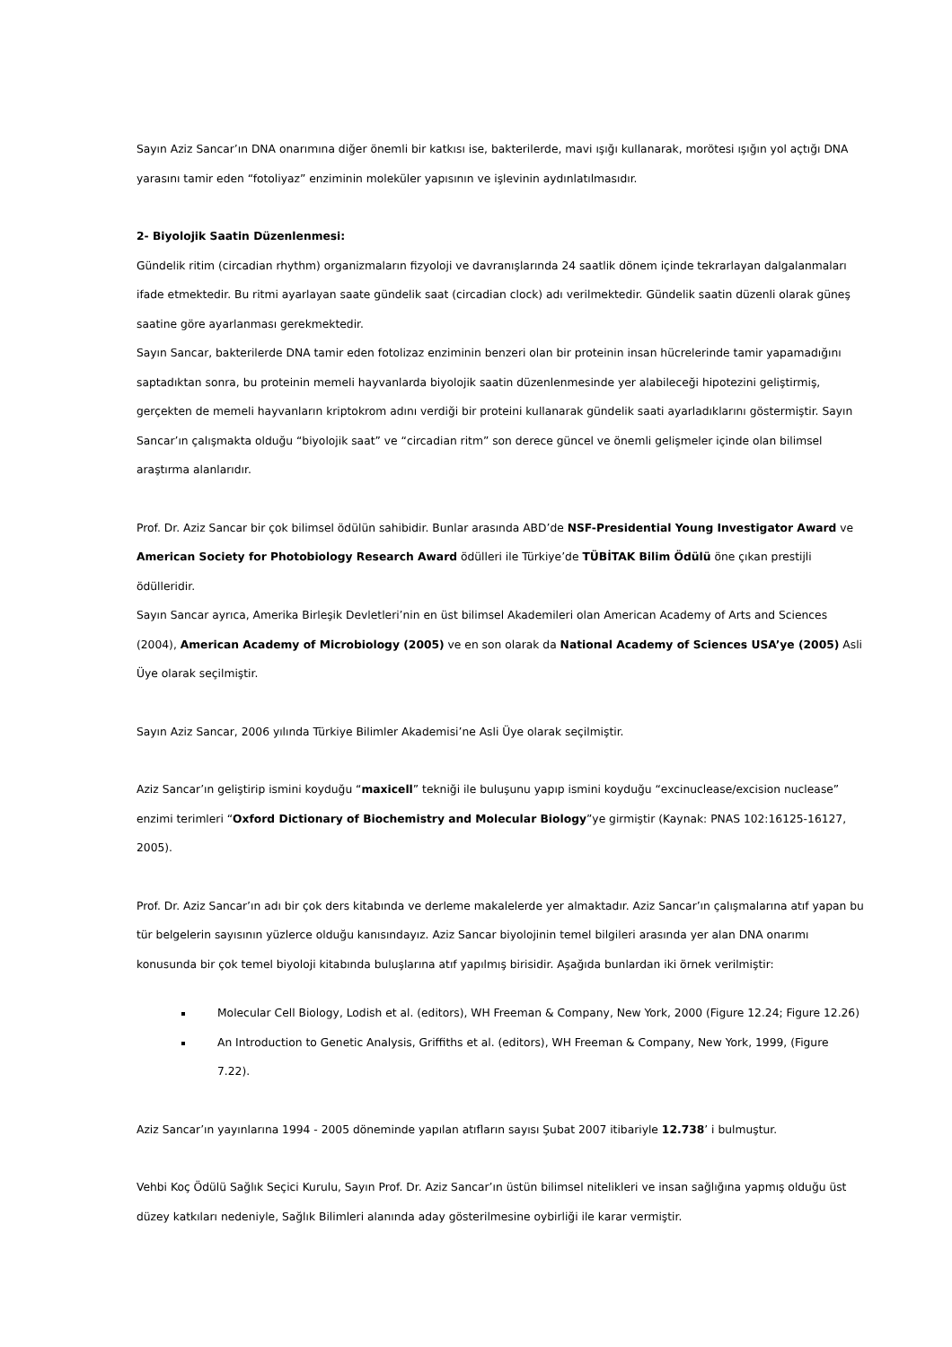Sayın Aziz Sancar’ın DNA onarımına diğer önemli bir katkısı ise, bakterilerde, mavi ışığı kullanarak, morötesi ışığın yol açtığı DNA yarasını tamir eden “fotoliyaz” enziminin moleküler yapısının ve işlevinin aydınlatılmasıdır.
2- Biyolojik Saatin Düzenlenmesi:
Gündelik ritim (circadian rhythm) organizmaların fizyoloji ve davranışlarında 24 saatlik dönem içinde tekrarlayan dalgalanmaları ifade etmektedir. Bu ritmi ayarlayan saate gündelik saat (circadian clock) adı verilmektedir. Gündelik saatin düzenli olarak güneş saatine göre ayarlanması gerekmektedir.
Sayın Sancar, bakterilerde DNA tamir eden fotolizaz enziminin benzeri olan bir proteinin insan hücrelerinde tamir yapamadığını saptadıktan sonra, bu proteinin memeli hayvanlarda biyolojik saatin düzenlenmesinde yer alabileceği hipotezini geliştirmiş, gerçekten de memeli hayvanların kriptokrom adını verdiği bir proteini kullanarak gündelik saati ayarladıklarını göstermiştir. Sayın Sancar’ın çalışmakta olduğu “biyolojik saat” ve “circadian ritm” son derece güncel ve önemli gelişmeler içinde olan bilimsel araştırma alanlarıdır.
Prof. Dr. Aziz Sancar bir çok bilimsel ödülün sahibidir. Bunlar arasında ABD’de NSF-Presidential Young Investigator Award ve American Society for Photobiology Research Award ödülleri ile Türkiye’de TÜBİTAK Bilim Ödülü öne çıkan prestijli ödülleridir.
Sayın Sancar ayrıca, Amerika Birleşik Devletleri’nin en üst bilimsel Akademileri olan American Academy of Arts and Sciences (2004), American Academy of Microbiology (2005) ve en son olarak da National Academy of Sciences USA’ye (2005) Asli Üye olarak seçilmiştir.
Sayın Aziz Sancar, 2006 yılında Türkiye Bilimler Akademisi’ne Asli Üye olarak seçilmiştir.
Aziz Sancar’ın geliştirip ismini koyduğu “maxicell” tekniği ile buluşunu yapıp ismini koyduğu “excinuclease/excision nuclease” enzimi terimleri “Oxford Dictionary of Biochemistry and Molecular Biology”ye girmiştir (Kaynak: PNAS 102:16125-16127, 2005).
Prof. Dr. Aziz Sancar’ın adı bir çok ders kitabında ve derleme makalelerde yer almaktadır. Aziz Sancar’ın çalışmalarına atıf yapan bu tür belgelerin sayısının yüzlerce olduğu kanısındayız. Aziz Sancar biyolojinin temel bilgileri arasında yer alan DNA onarımı konusunda bir çok temel biyoloji kitabında buluşlarına atıf yapılmış birisidir. Aşağıda bunlardan iki örnek verilmiştir:
Molecular Cell Biology, Lodish et al. (editors), WH Freeman & Company, New York, 2000 (Figure 12.24; Figure 12.26)
An Introduction to Genetic Analysis, Griffiths et al. (editors), WH Freeman & Company, New York, 1999, (Figure 7.22).
Aziz Sancar’ın yayınlarına 1994 - 2005 döneminde yapılan atıfların sayısı Şubat 2007 itibariyle 12.738’ i bulmuştur.
Vehbi Koç Ödülü Sağlık Seçici Kurulu, Sayın Prof. Dr. Aziz Sancar’ın üstün bilimsel nitelikleri ve insan sağlığına yapmış olduğu üst düzey katkıları nedeniyle, Sağlık Bilimleri alanında aday gösterilmesine oybirliği ile karar vermiştir.